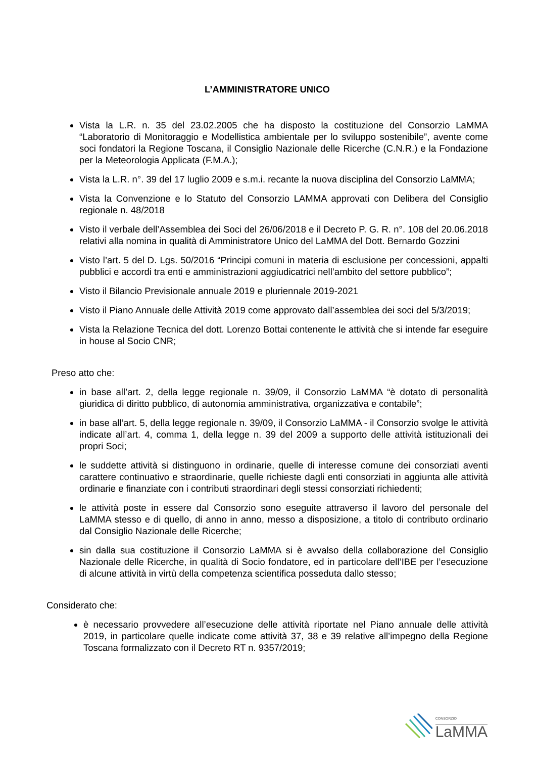L’AMMINISTRATORE UNICO
Vista la L.R. n. 35 del 23.02.2005 che ha disposto la costituzione del Consorzio LaMMA “Laboratorio di Monitoraggio e Modellistica ambientale per lo sviluppo sostenibile”, avente come soci fondatori la Regione Toscana, il Consiglio Nazionale delle Ricerche (C.N.R.) e la Fondazione per la Meteorologia Applicata (F.M.A.);
Vista la L.R. n°. 39 del 17 luglio 2009 e s.m.i. recante la nuova disciplina del Consorzio LaMMA;
Vista la Convenzione e lo Statuto del Consorzio LAMMA approvati con Delibera del Consiglio regionale n. 48/2018
Visto il verbale dell’Assemblea dei Soci del 26/06/2018 e il Decreto P. G. R. n°. 108 del 20.06.2018 relativi alla nomina in qualità di Amministratore Unico del LaMMA del Dott. Bernardo Gozzini
Visto l’art. 5 del D. Lgs. 50/2016 “Principi comuni in materia di esclusione per concessioni, appalti pubblici e accordi tra enti e amministrazioni aggiudicatrici nell’ambito del settore pubblico”;
Visto il Bilancio Previsionale annuale 2019 e pluriennale 2019-2021
Visto il Piano Annuale delle Attività 2019 come approvato dall’assemblea dei soci del 5/3/2019;
Vista la Relazione Tecnica del dott. Lorenzo Bottai contenente le attività che si intende far eseguire in house al Socio CNR;
Preso atto che:
in base all’art. 2, della legge regionale n. 39/09, il Consorzio LaMMA “è dotato di personalità giuridica di diritto pubblico, di autonomia amministrativa, organizzativa e contabile”;
in base all’art. 5, della legge regionale n. 39/09, il Consorzio LaMMA - il Consorzio svolge le attività indicate all’art. 4, comma 1, della legge n. 39 del 2009 a supporto delle attività istituzionali dei propri Soci;
le suddette attività si distinguono in ordinarie, quelle di interesse comune dei consorziati aventi carattere continuativo e straordinarie, quelle richieste dagli enti consorziati in aggiunta alle attività ordinarie e finanziate con i contributi straordinari degli stessi consorziati richiedenti;
le attività poste in essere dal Consorzio sono eseguite attraverso il lavoro del personale del LaMMA stesso e di quello, di anno in anno, messo a disposizione, a titolo di contributo ordinario dal Consiglio Nazionale delle Ricerche;
sin dalla sua costituzione il Consorzio LaMMA si è avvalso della collaborazione del Consiglio Nazionale delle Ricerche, in qualità di Socio fondatore, ed in particolare dell’IBE per l’esecuzione di alcune attività in virtù della competenza scientifica posseduta dallo stesso;
Considerato che:
è necessario provvedere all’esecuzione delle attività riportate nel Piano annuale delle attività 2019, in particolare quelle indicate come attività 37, 38 e 39 relative all’impegno della Regione Toscana formalizzato con il Decreto RT n. 9357/2019;
CONSORZIO
LaMMA